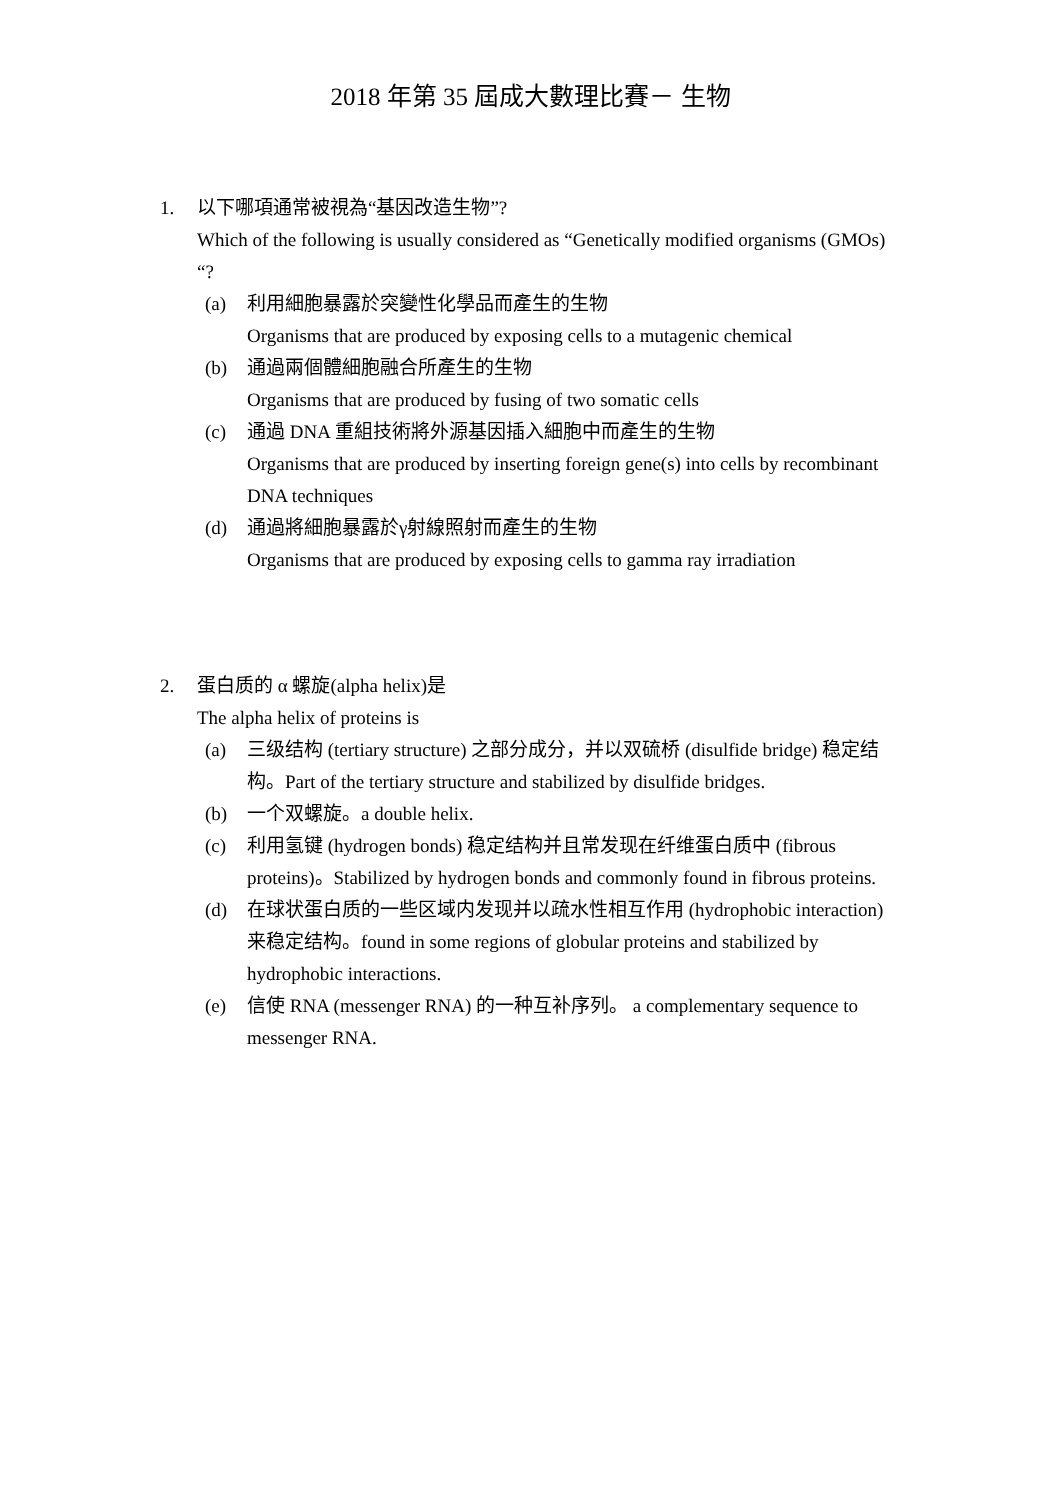2018 年第 35 屆成大數理比賽－ 生物
1. 以下哪項通常被視為“基因改造生物”?
Which of the following is usually considered as “Genetically modified organisms (GMOs) “?
(a) 利用細胞暴露於突變性化學品而產生的生物
Organisms that are produced by exposing cells to a mutagenic chemical
(b) 通過兩個體細胞融合所產生的生物
Organisms that are produced by fusing of two somatic cells
(c) 通過 DNA 重組技術將外源基因插入細胞中而產生的生物
Organisms that are produced by inserting foreign gene(s) into cells by recombinant DNA techniques
(d) 通過將細胞暴露於γ射線照射而產生的生物
Organisms that are produced by exposing cells to gamma ray irradiation
2. 蛋白质的 α 螺旋(alpha helix)是
The alpha helix of proteins is
(a) 三级结构 (tertiary structure) 之部分成分，并以双硫桥 (disulfide bridge) 稳定结构。Part of the tertiary structure and stabilized by disulfide bridges.
(b) 一个双螺旋。a double helix.
(c) 利用氢键 (hydrogen bonds) 稳定结构并且常发现在纤维蛋白质中 (fibrous proteins)。Stabilized by hydrogen bonds and commonly found in fibrous proteins.
(d) 在球状蛋白质的一些区域内发现并以疏水性相互作用 (hydrophobic interaction) 来稳定结构。found in some regions of globular proteins and stabilized by hydrophobic interactions.
(e) 信使 RNA (messenger RNA) 的一种互补序列。 a complementary sequence to messenger RNA.